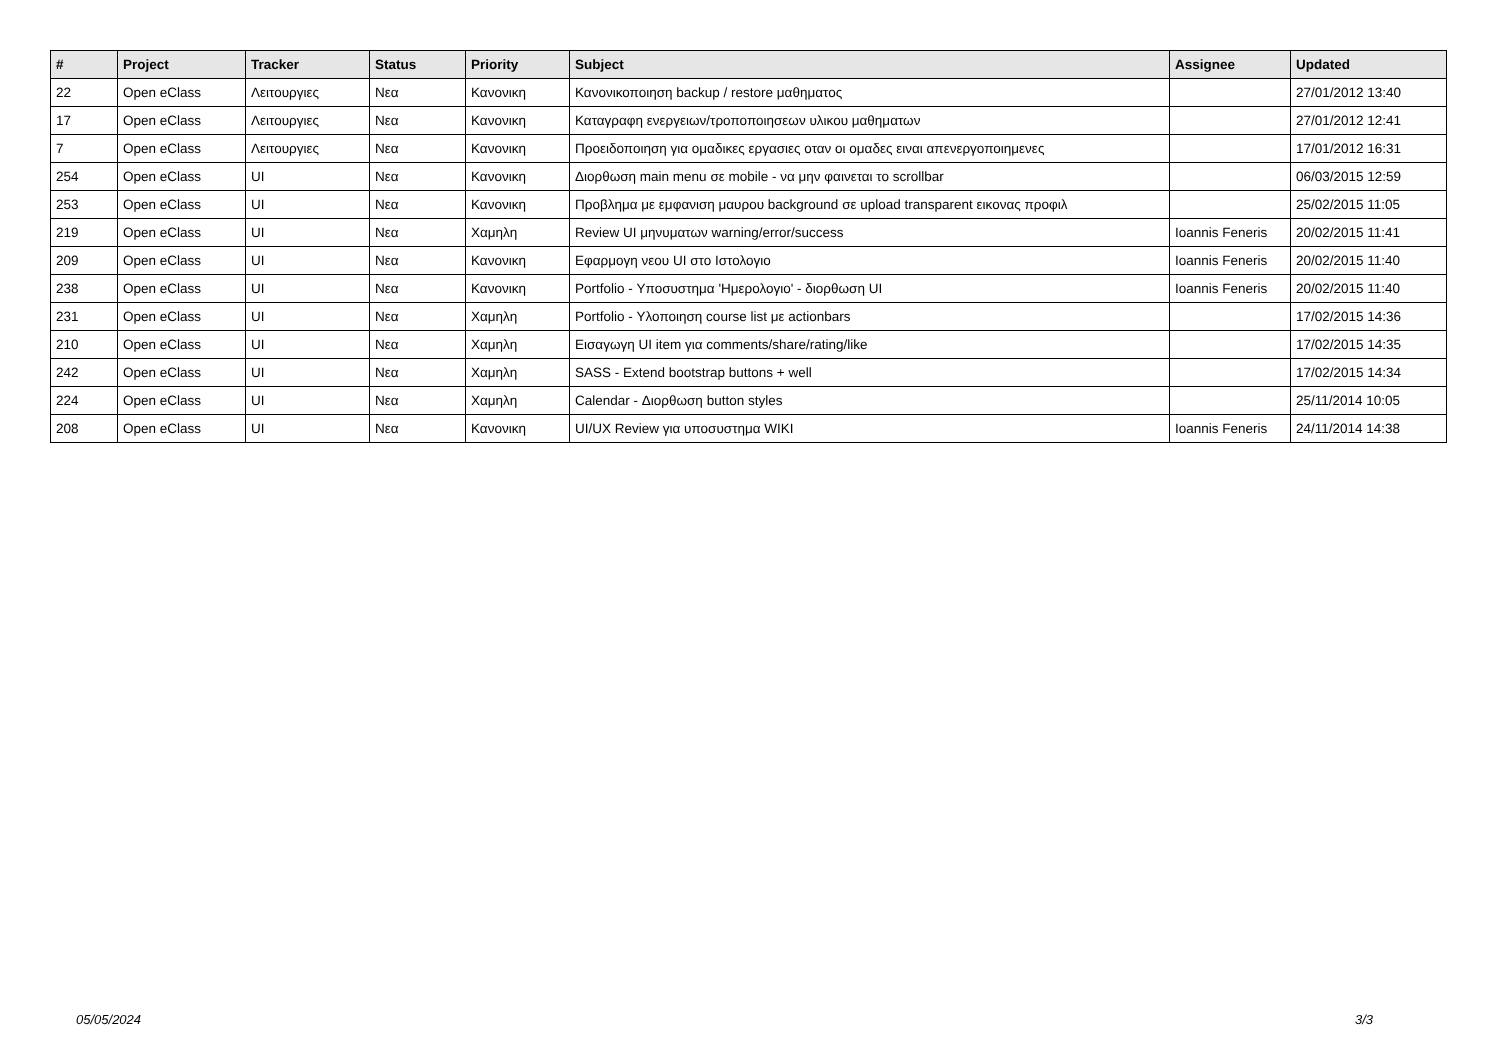| # | Project | Tracker | Status | Priority | Subject | Assignee | Updated |
| --- | --- | --- | --- | --- | --- | --- | --- |
| 22 | Open eClass | Λειτουργιες | Νεα | Κανονικη | Κανονικοποιηση backup / restore μαθηματος | | 27/01/2012 13:40 |
| 17 | Open eClass | Λειτουργιες | Νεα | Κανονικη | Καταγραφη ενεργειων/τροποποιησεων υλικου μαθηματων | | 27/01/2012 12:41 |
| 7 | Open eClass | Λειτουργιες | Νεα | Κανονικη | Προειδοποιηση για ομαδικες εργασιες οταν οι ομαδες ειναι απενεργοποιημενες | | 17/01/2012 16:31 |
| 254 | Open eClass | UI | Νεα | Κανονικη | Διορθωση main menu σε mobile - να μην φαινεται το scrollbar | | 06/03/2015 12:59 |
| 253 | Open eClass | UI | Νεα | Κανονικη | Προβλημα με εμφανιση μαυρου background σε upload transparent εικονας προφιλ | | 25/02/2015 11:05 |
| 219 | Open eClass | UI | Νεα | Χαμηλη | Review UI μηνυματων warning/error/success | Ioannis Feneris | 20/02/2015 11:41 |
| 209 | Open eClass | UI | Νεα | Κανονικη | Εφαρμογη νεου UI στο Ιστολογιο | Ioannis Feneris | 20/02/2015 11:40 |
| 238 | Open eClass | UI | Νεα | Κανονικη | Portfolio - Υποσυστημα 'Ημερολογιο' - διορθωση UI | Ioannis Feneris | 20/02/2015 11:40 |
| 231 | Open eClass | UI | Νεα | Χαμηλη | Portfolio - Υλοποιηση course list με actionbars | | 17/02/2015 14:36 |
| 210 | Open eClass | UI | Νεα | Χαμηλη | Εισαγωγη UI item για comments/share/rating/like | | 17/02/2015 14:35 |
| 242 | Open eClass | UI | Νεα | Χαμηλη | SASS - Extend bootstrap buttons + well | | 17/02/2015 14:34 |
| 224 | Open eClass | UI | Νεα | Χαμηλη | Calendar - Διορθωση button styles | | 25/11/2014 10:05 |
| 208 | Open eClass | UI | Νεα | Κανονικη | UI/UX Review για υποσυστημα WIKI | Ioannis Feneris | 24/11/2014 14:38 |
05/05/2024 3/3